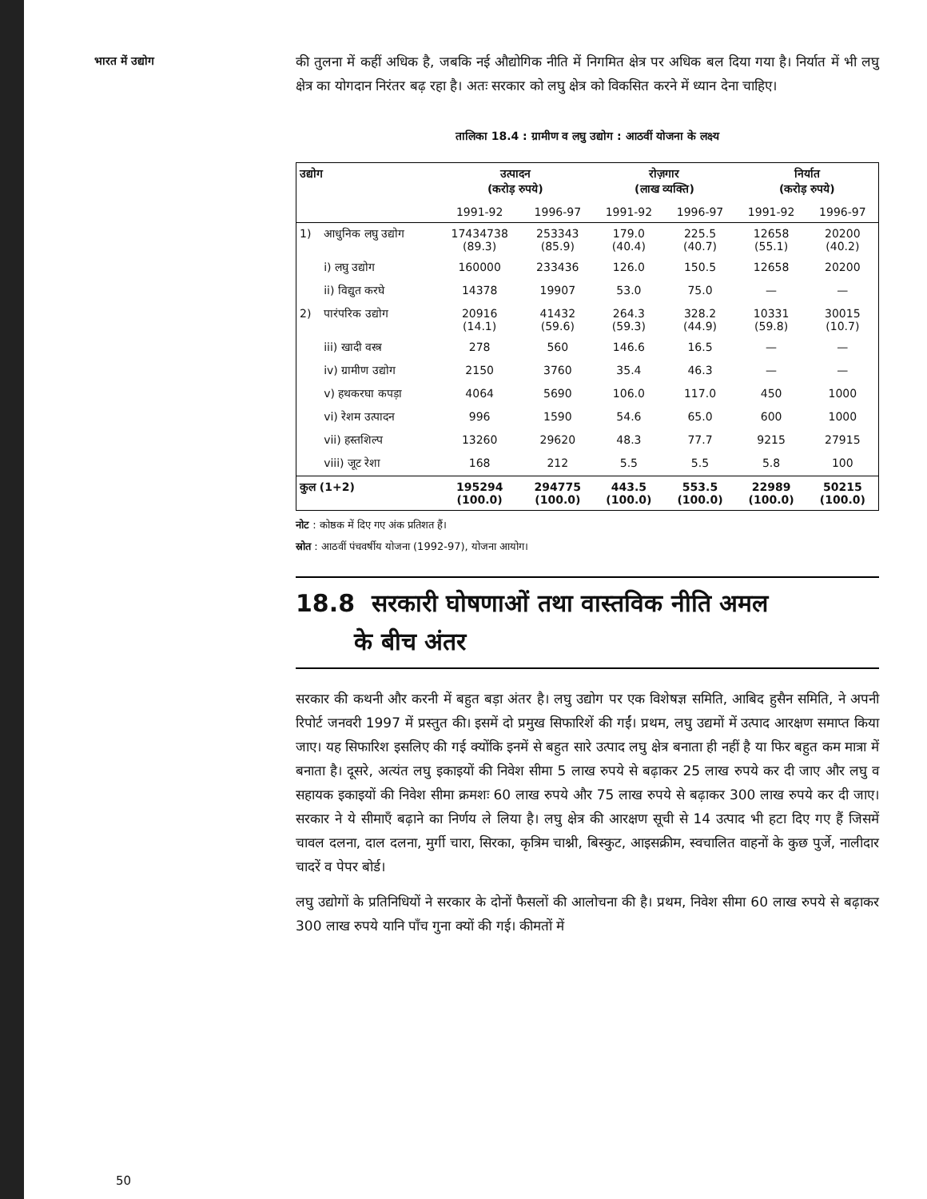भारत में उद्योग
की तुलना में कहीं अधिक है, जबकि नई औद्योगिक नीति में निगमित क्षेत्र पर अधिक बल दिया गया है। निर्यात में भी लघु क्षेत्र का योगदान निरंतर बढ़ रहा है। अतः सरकार को लघु क्षेत्र को विकसित करने में ध्यान देना चाहिए।
तालिका 18.4 : ग्रामीण व लघु उद्योग : आठवीं योजना के लक्ष्य
| उद्योग | | उत्पादन (करोड़ रुपये) | | रोज़गार (लाख व्यक्ति) | | निर्यात (करोड़ रुपये) | |
| --- | --- | --- | --- | --- | --- | --- | --- |
| | | 1991-92 | 1996-97 | 1991-92 | 1996-97 | 1991-92 | 1996-97 |
| 1) | आधुनिक लघु उद्योग | 17434738 (89.3) | 253343 (85.9) | 179.0 (40.4) | 225.5 (40.7) | 12658 (55.1) | 20200 (40.2) |
| | i) लघु उद्योग | 160000 | 233436 | 126.0 | 150.5 | 12658 | 20200 |
| | ii) विद्युत करघे | 14378 | 19907 | 53.0 | 75.0 | — | — |
| 2) | पारंपरिक उद्योग | 20916 (14.1) | 41432 (59.6) | 264.3 (59.3) | 328.2 (44.9) | 10331 (59.8) | 30015 (10.7) |
| | iii) खादी वस्त्र | 278 | 560 | 146.6 | 16.5 | — | — |
| | iv) ग्रामीण उद्योग | 2150 | 3760 | 35.4 | 46.3 | — | — |
| | v) हथकरघा कपड़ा | 4064 | 5690 | 106.0 | 117.0 | 450 | 1000 |
| | vi) रेशम उत्पादन | 996 | 1590 | 54.6 | 65.0 | 600 | 1000 |
| | vii) हस्तशिल्प | 13260 | 29620 | 48.3 | 77.7 | 9215 | 27915 |
| | viii) जूट रेशा | 168 | 212 | 5.5 | 5.5 | 5.8 | 100 |
| कुल (1+2) | | 195294 (100.0) | 294775 (100.0) | 443.5 (100.0) | 553.5 (100.0) | 22989 (100.0) | 50215 (100.0) |
नोट : कोष्ठक में दिए गए अंक प्रतिशत हैं।
स्रोत : आठवीं पंचवर्षीय योजना (1992-97), योजना आयोग।
18.8 सरकारी घोषणाओं तथा वास्तविक नीति अमल
के बीच अंतर
सरकार की कथनी और करनी में बहुत बड़ा अंतर है। लघु उद्योग पर एक विशेषज्ञ समिति, आबिद हुसैन समिति, ने अपनी रिपोर्ट जनवरी 1997 में प्रस्तुत की। इसमें दो प्रमुख सिफारिशें की गईं। प्रथम, लघु उद्यमों में उत्पाद आरक्षण समाप्त किया जाए। यह सिफारिश इसलिए की गई क्योंकि इनमें से बहुत सारे उत्पाद लघु क्षेत्र बनाता ही नहीं है या फिर बहुत कम मात्रा में बनाता है। दूसरे, अत्यंत लघु इकाइयों की निवेश सीमा 5 लाख रुपये से बढ़ाकर 25 लाख रुपये कर दी जाए और लघु व सहायक इकाइयों की निवेश सीमा क्रमशः 60 लाख रुपये और 75 लाख रुपये से बढ़ाकर 300 लाख रुपये कर दी जाए। सरकार ने ये सीमाएँ बढ़ाने का निर्णय ले लिया है। लघु क्षेत्र की आरक्षण सूची से 14 उत्पाद भी हटा दिए गए हैं जिसमें चावल दलना, दाल दलना, मुर्गी चारा, सिरका, कृत्रिम चाश्नी, बिस्कुट, आइसक्रीम, स्वचालित वाहनों के कुछ पुर्जे, नालीदार चादरें व पेपर बोर्ड।
लघु उद्योगों के प्रतिनिधियों ने सरकार के दोनों फैसलों की आलोचना की है। प्रथम, निवेश सीमा 60 लाख रुपये से बढ़ाकर 300 लाख रुपये यानि पाँच गुना क्यों की गई। कीमतों में
50